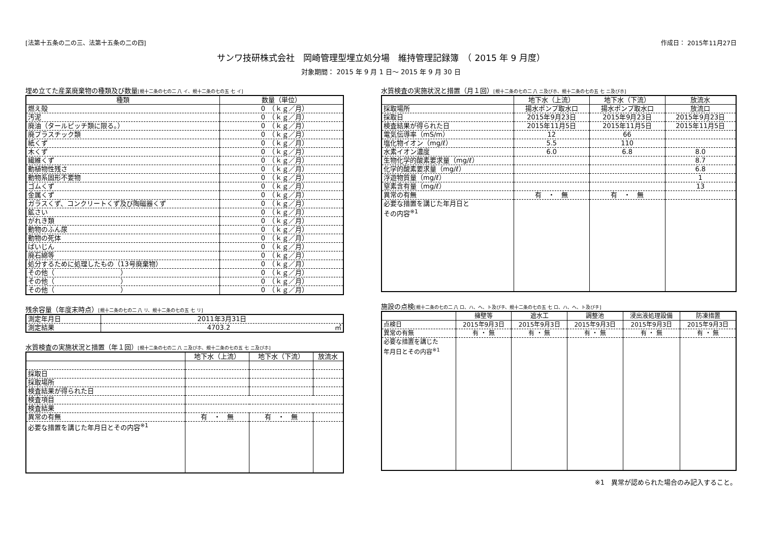[法第十五条の二の三、法第十五条の二の四] 作成日： 2015年11月27日
サンワ技研株式会社　岡崎管理型埋立処分場　維持管理記録簿　（ 2015 年 9 月度）
対象期間： 2015 年 9 月 1 日～ 2015 年 9 月 30 日
埋め立てた産業廃棄物の種類及び数量[規十二条の七の二 八 イ、規十二条の七の五 七 イ]
| 種類 | 数量（単位） |
| --- | --- |
| 燃え殻 | 0 （ｋｇ／月） |
| 汚泥 | 0 （ｋｇ／月） |
| 廃油（タールピッチ類に限る。） | 0 （ｋｇ／月） |
| 廃プラスチック類 | 0 （ｋｇ／月） |
| 紙くず | 0 （ｋｇ／月） |
| 木くず | 0 （ｋｇ／月） |
| 繊維くず | 0 （ｋｇ／月） |
| 動植物性残さ | 0 （ｋｇ／月） |
| 動物系固形不要物 | 0 （ｋｇ／月） |
| ゴムくず | 0 （ｋｇ／月） |
| 金属くず | 0 （ｋｇ／月） |
| ガラスくず、コンクリートくず及び陶磁器くず | 0 （ｋｇ／月） |
| 鉱さい | 0 （ｋｇ／月） |
| がれき類 | 0 （ｋｇ／月） |
| 動物のふん尿 | 0 （ｋｇ／月） |
| 動物の死体 | 0 （ｋｇ／月） |
| ばいじん | 0 （ｋｇ／月） |
| 廃石綿等 | 0 （ｋｇ／月） |
| 処分するために処理したもの（13号廃棄物） | 0 （ｋｇ／月） |
| その他（ ） | 0 （ｋｇ／月） |
| その他（ ） | 0 （ｋｇ／月） |
| その他（ ） | 0 （ｋｇ／月） |
残余容量（年度末時点）[規十二条の七の二 八 リ、規十二条の七の五 七 リ]
| 測定年月日 | 2011年3月31日 |
| 測定結果 | 4703.2 ㎥ |
水質検査の実施状況と措置（年１回）[規十二条の七の二 八 ニ及びホ、規十二条の七の五 七 ニ及びホ]
| | 地下水（上流） | 地下水（下流） | 放流水 |
| --- | --- | --- | --- |
| 採取日 | | | |
| 採取場所 | | | |
| 検査結果が得られた日 | | | |
| 検査項目 | | | |
| 検査結果 | | | |
| 異常の有無 | 有 ・ 無 | 有 ・ 無 | |
| 必要な措置を講じた年月日とその内容<sup>※1</sup> | | | |
水質検査の実施状況と措置（月１回）[規十二条の七の二 八 ニ及びホ、規十二条の七の五 七 ニ及びホ]
| | 地下水（上流） | 地下水（下流） | 放流水 |
| --- | --- | --- | --- |
| 採取場所 | 揚水ポンプ取水口 | 揚水ポンプ取水口 | 放流口 |
| 採取日 | 2015年9月23日 | 2015年9月23日 | 2015年9月23日 |
| 検査結果が得られた日 | 2015年11月5日 | 2015年11月5日 | 2015年11月5日 |
| 電気伝導率（mS/m） | 12 | 66 | |
| 塩化物イオン（mg/ℓ） | 5.5 | 110 | |
| 水素イオン濃度 | 6.0 | 6.8 | 8.0 |
| 生物化学的酸素要求量（mg/ℓ） | | | 8.7 |
| 化学的酸素要求量（mg/ℓ） | | | 6.8 |
| 浮遊物質量（mg/ℓ） | | | 1 |
| 窒素含有量（mg/ℓ） | | | 13 |
| 異常の有無 | 有 ・ 無 | 有 ・ 無 | |
| 必要な措置を講じた年月日と その内容<sup>※1</sup> | | | |
施設の点検[規十二条の七の二 八 ロ、ハ、ヘ、ト及びチ、規十二条の七の五 七 ロ、ハ、ヘ、ト及びチ]
| | 擁壁等 | 遮水工 | 調整池 | 浸出液処理設備 | 防凍措置 |
| --- | --- | --- | --- | --- | --- |
| 点検日 | 2015年9月3日 | 2015年9月3日 | 2015年9月3日 | 2015年9月3日 | 2015年9月3日 |
| 異常の有無 | 有 ・ 無 | 有 ・ 無 | 有 ・ 無 | 有 ・ 無 | 有 ・ 無 |
| 必要な措置を講じた 年月日とその内容<sup>※1</sup> | | | | | |
※1　異常が認められた場合のみ記入すること。